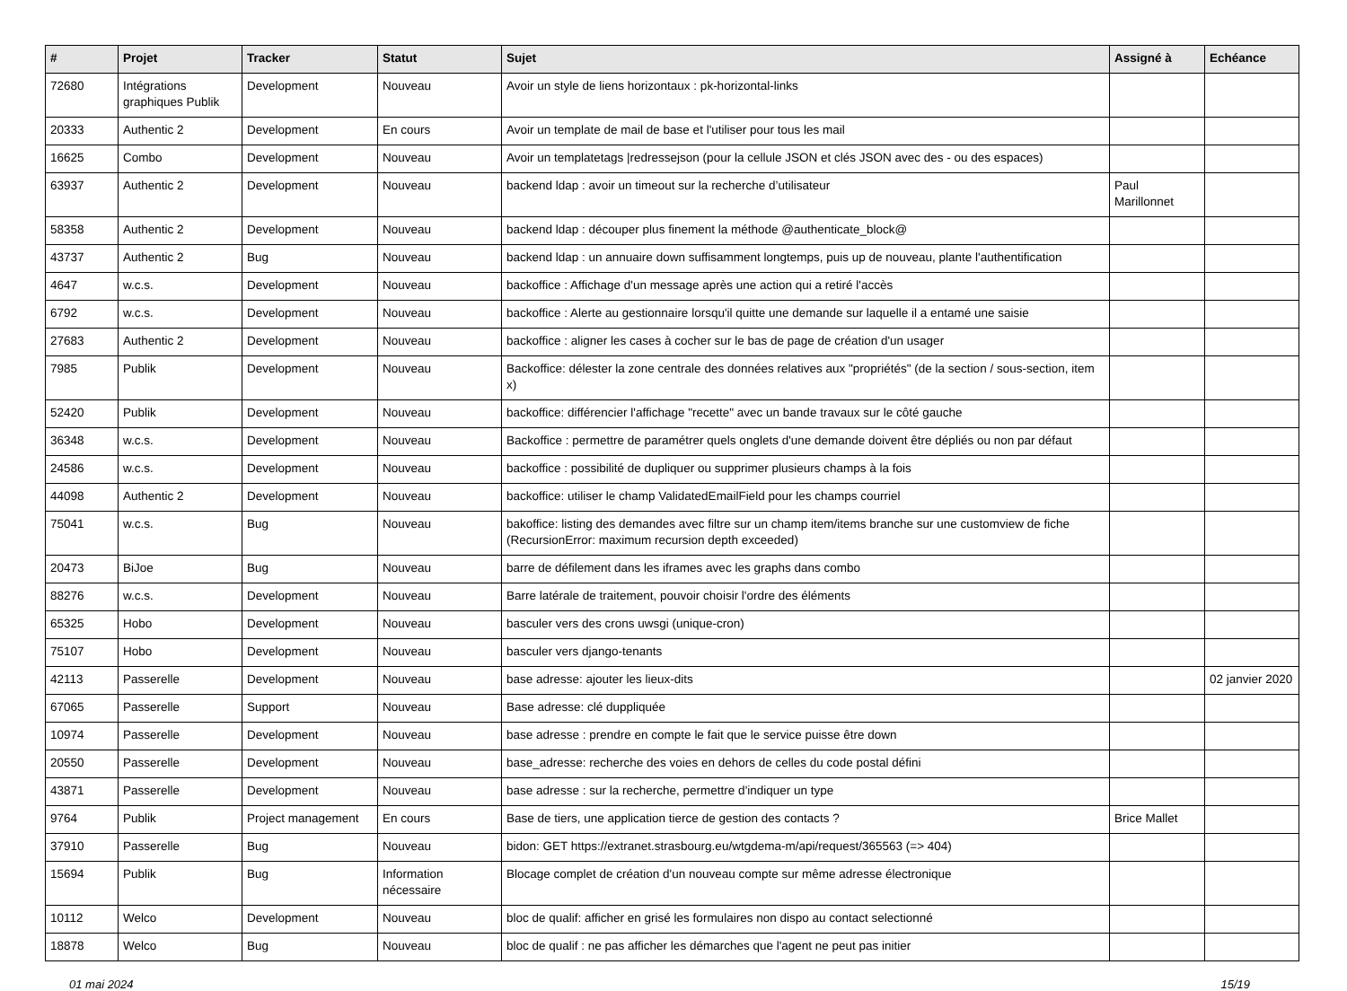| # | Projet | Tracker | Statut | Sujet | Assigné à | Echéance |
| --- | --- | --- | --- | --- | --- | --- |
| 72680 | Intégrations graphiques Publik | Development | Nouveau | Avoir un style de liens horizontaux : pk-horizontal-links | | |
| 20333 | Authentic 2 | Development | En cours | Avoir un template de mail de base et l'utiliser pour tous les mail | | |
| 16625 | Combo | Development | Nouveau | Avoir un templatetags /redressejson (pour la cellule JSON et clés JSON avec des - ou des espaces) | | |
| 63937 | Authentic 2 | Development | Nouveau | backend ldap : avoir un timeout sur la recherche d’utilisateur | Paul Marillonnet | |
| 58358 | Authentic 2 | Development | Nouveau | backend ldap : découper plus finement la méthode @authenticate_block@ | | |
| 43737 | Authentic 2 | Bug | Nouveau | backend ldap : un annuaire down suffisamment longtemps, puis up de nouveau, plante l'authentification | | |
| 4647 | w.c.s. | Development | Nouveau | backoffice : Affichage d'un message après une action qui a retiré l'accès | | |
| 6792 | w.c.s. | Development | Nouveau | backoffice : Alerte au gestionnaire lorsqu'il quitte une demande sur laquelle il a entamé une saisie | | |
| 27683 | Authentic 2 | Development | Nouveau | backoffice : aligner les cases à cocher sur le bas de page de création d'un usager | | |
| 7985 | Publik | Development | Nouveau | Backoffice: délester la zone centrale des données relatives aux "propriétés" (de la section / sous-section, item x) | | |
| 52420 | Publik | Development | Nouveau | backoffice: différencier l'affichage "recette" avec un bande travaux sur le côté gauche | | |
| 36348 | w.c.s. | Development | Nouveau | Backoffice : permettre de paramétrer quels onglets d'une demande doivent être dépliés ou non par défaut | | |
| 24586 | w.c.s. | Development | Nouveau | backoffice : possibilité de dupliquer ou supprimer plusieurs champs à la fois | | |
| 44098 | Authentic 2 | Development | Nouveau | backoffice: utiliser le champ ValidatedEmailField pour les champs courriel | | |
| 75041 | w.c.s. | Bug | Nouveau | bakoffice: listing des demandes avec filtre sur un champ item/items branche sur une customview de fiche (RecursionError: maximum recursion depth exceeded) | | |
| 20473 | BiJoe | Bug | Nouveau | barre de défilement dans les iframes avec les graphs dans combo | | |
| 88276 | w.c.s. | Development | Nouveau | Barre latérale de traitement, pouvoir choisir l'ordre des éléments | | |
| 65325 | Hobo | Development | Nouveau | basculer vers des crons uwsgi (unique-cron) | | |
| 75107 | Hobo | Development | Nouveau | basculer vers django-tenants | | |
| 42113 | Passerelle | Development | Nouveau | base adresse: ajouter les lieux-dits | | 02 janvier 2020 |
| 67065 | Passerelle | Support | Nouveau | Base adresse: clé duppliquée | | |
| 10974 | Passerelle | Development | Nouveau | base adresse : prendre en compte le fait que le service puisse être down | | |
| 20550 | Passerelle | Development | Nouveau | base_adresse: recherche des voies en dehors de celles du code postal défini | | |
| 43871 | Passerelle | Development | Nouveau | base adresse : sur la recherche, permettre d'indiquer un type | | |
| 9764 | Publik | Project management | En cours | Base de tiers, une application tierce de gestion des contacts ? | Brice Mallet | |
| 37910 | Passerelle | Bug | Nouveau | bidon: GET https://extranet.strasbourg.eu/wtgdema-m/api/request/365563 (=> 404) | | |
| 15694 | Publik | Bug | Information nécessaire | Blocage complet de création d'un nouveau compte sur même adresse électronique | | |
| 10112 | Welco | Development | Nouveau | bloc de qualif: afficher en grisé les formulaires non dispo au contact selectionné | | |
| 18878 | Welco | Bug | Nouveau | bloc de qualif : ne pas afficher les démarches que l'agent ne peut pas initier | | |
01 mai 2024 15/19